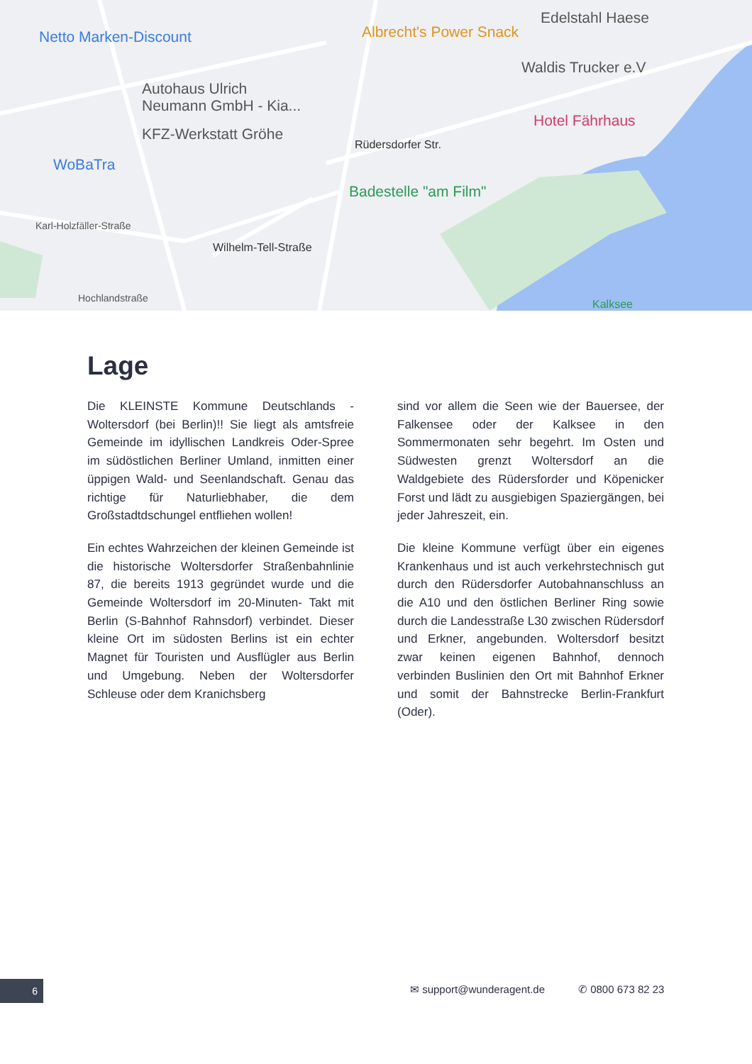Netto Marken-Discount Albrecht's Power Snack
Edelstahl Haese
Waldis Trucker e.V
Autohaus Ulrich
Neumann GmbH - Kia...
Hotel Fährhaus
KFZ-Werkstatt Gröhe
WoBaTra
Badestelle "am Film"
Rüdersdorfer Str.
Karl-Holzfäller-Straße
Wilhelm-Tell-Straße
Hochlandstraße Kalksee
Lage
Die KLEINSTE Kommune Deutschlands - Woltersdorf (bei Berlin)!! Sie liegt als amtsfreie Gemeinde im idyllischen Landkreis Oder-Spree im südöstlichen Berliner Umland, inmitten einer üppigen Wald- und Seenlandschaft. Genau das richtige für Naturliebhaber, die dem Großstadtdschungel entfliehen wollen!
Ein echtes Wahrzeichen der kleinen Gemeinde ist die historische Woltersdorfer Straßenbahnlinie 87, die bereits 1913 gegründet wurde und die Gemeinde Woltersdorf im 20-Minuten- Takt mit Berlin (S-Bahnhof Rahnsdorf) verbindet. Dieser kleine Ort im südosten Berlins ist ein echter Magnet für Touristen und Ausflügler aus Berlin und Umgebung. Neben der Woltersdorfer Schleuse oder dem Kranichsberg
sind vor allem die Seen wie der Bauersee, der Falkensee oder der Kalksee in den Sommermonaten sehr begehrt. Im Osten und Südwesten grenzt Woltersdorf an die Waldgebiete des Rüdersforder und Köpenicker Forst und lädt zu ausgiebigen Spaziergängen, bei jeder Jahreszeit, ein.
Die kleine Kommune verfügt über ein eigenes Krankenhaus und ist auch verkehrstechnisch gut durch den Rüdersdorfer Autobahnanschluss an die A10 und den östlichen Berliner Ring sowie durch die Landesstraße L30 zwischen Rüdersdorf und Erkner, angebunden. Woltersdorf besitzt zwar keinen eigenen Bahnhof, dennoch verbinden Buslinien den Ort mit Bahnhof Erkner und somit der Bahnstrecke Berlin-Frankfurt (Oder).
6 ✉ support@wunderagent.de ✆ 0800 673 82 23